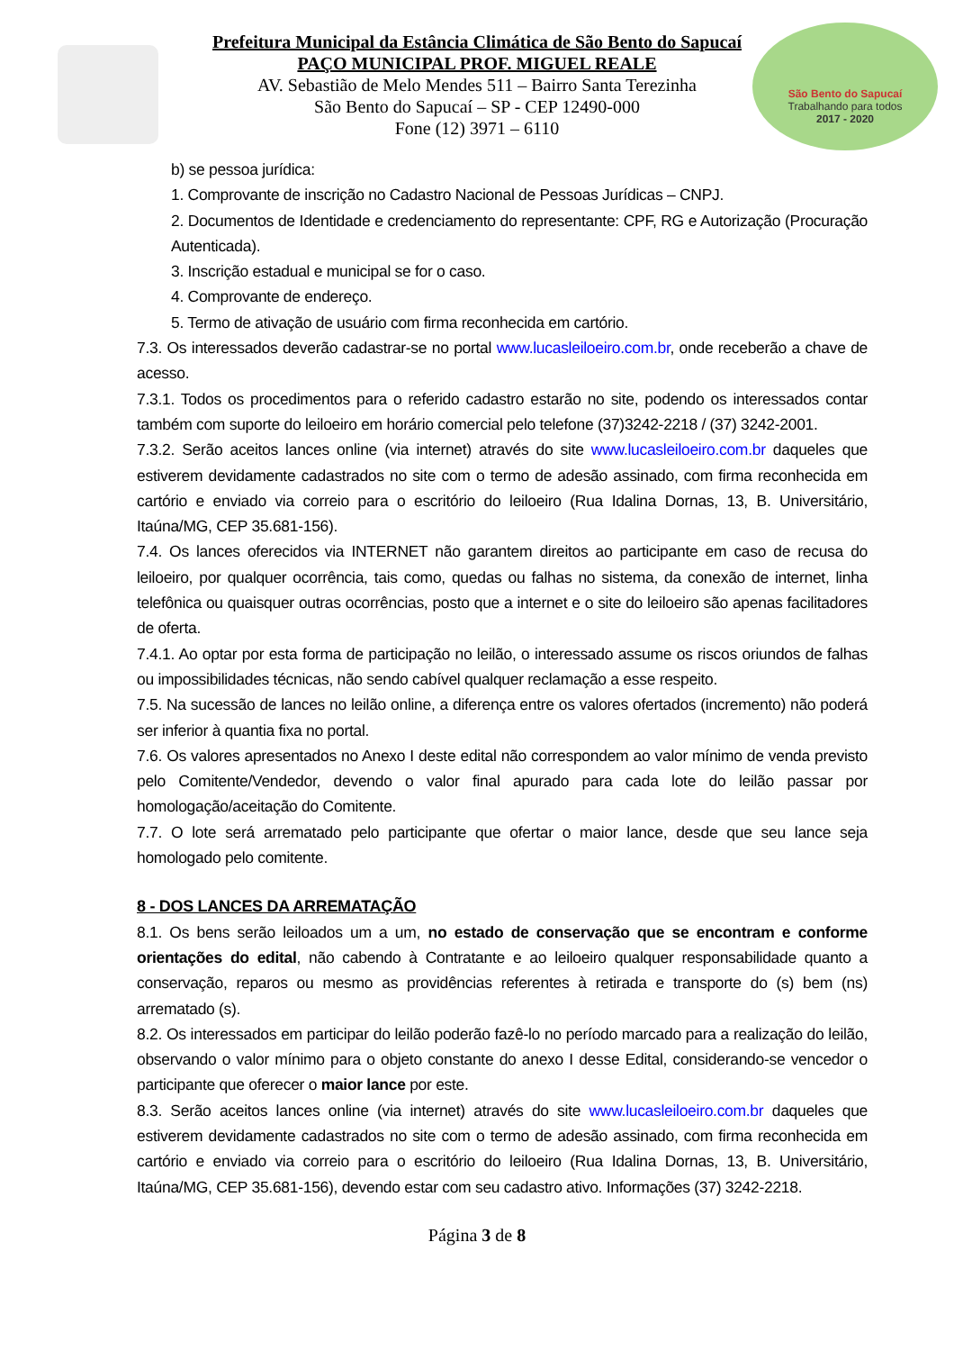São Bento do Sapucaí
Trabalhando para todos
2017 - 2020
Prefeitura Municipal da Estância Climática de São Bento do Sapucaí
PAÇO MUNICIPAL PROF. MIGUEL REALE
AV. Sebastião de Melo Mendes 511 – Bairro Santa Terezinha
São Bento do Sapucaí – SP - CEP 12490-000
Fone (12) 3971 – 6110
b) se pessoa jurídica:
1. Comprovante de inscrição no Cadastro Nacional de Pessoas Jurídicas – CNPJ.
2. Documentos de Identidade e credenciamento do representante: CPF, RG e Autorização (Procuração Autenticada).
3. Inscrição estadual e municipal se for o caso.
4. Comprovante de endereço.
5. Termo de ativação de usuário com firma reconhecida em cartório.
7.3. Os interessados deverão cadastrar-se no portal www.lucasleiloeiro.com.br, onde receberão a chave de acesso.
7.3.1. Todos os procedimentos para o referido cadastro estarão no site, podendo os interessados contar também com suporte do leiloeiro em horário comercial pelo telefone (37)3242-2218 / (37) 3242-2001.
7.3.2. Serão aceitos lances online (via internet) através do site www.lucasleiloeiro.com.br daqueles que estiverem devidamente cadastrados no site com o termo de adesão assinado, com firma reconhecida em cartório e enviado via correio para o escritório do leiloeiro (Rua Idalina Dornas, 13, B. Universitário, Itaúna/MG, CEP 35.681-156).
7.4. Os lances oferecidos via INTERNET não garantem direitos ao participante em caso de recusa do leiloeiro, por qualquer ocorrência, tais como, quedas ou falhas no sistema, da conexão de internet, linha telefônica ou quaisquer outras ocorrências, posto que a internet e o site do leiloeiro são apenas facilitadores de oferta.
7.4.1. Ao optar por esta forma de participação no leilão, o interessado assume os riscos oriundos de falhas ou impossibilidades técnicas, não sendo cabível qualquer reclamação a esse respeito.
7.5. Na sucessão de lances no leilão online, a diferença entre os valores ofertados (incremento) não poderá ser inferior à quantia fixa no portal.
7.6. Os valores apresentados no Anexo I deste edital não correspondem ao valor mínimo de venda previsto pelo Comitente/Vendedor, devendo o valor final apurado para cada lote do leilão passar por homologação/aceitação do Comitente.
7.7. O lote será arrematado pelo participante que ofertar o maior lance, desde que seu lance seja homologado pelo comitente.
8 - DOS LANCES DA ARREMATAÇÃO
8.1. Os bens serão leiloados um a um, no estado de conservação que se encontram e conforme orientações do edital, não cabendo à Contratante e ao leiloeiro qualquer responsabilidade quanto a conservação, reparos ou mesmo as providências referentes à retirada e transporte do (s) bem (ns) arrematado (s).
8.2. Os interessados em participar do leilão poderão fazê-lo no período marcado para a realização do leilão, observando o valor mínimo para o objeto constante do anexo I desse Edital, considerando-se vencedor o participante que oferecer o maior lance por este.
8.3. Serão aceitos lances online (via internet) através do site www.lucasleiloeiro.com.br daqueles que estiverem devidamente cadastrados no site com o termo de adesão assinado, com firma reconhecida em cartório e enviado via correio para o escritório do leiloeiro (Rua Idalina Dornas, 13, B. Universitário, Itaúna/MG, CEP 35.681-156), devendo estar com seu cadastro ativo. Informações (37) 3242-2218.
Página 3 de 8